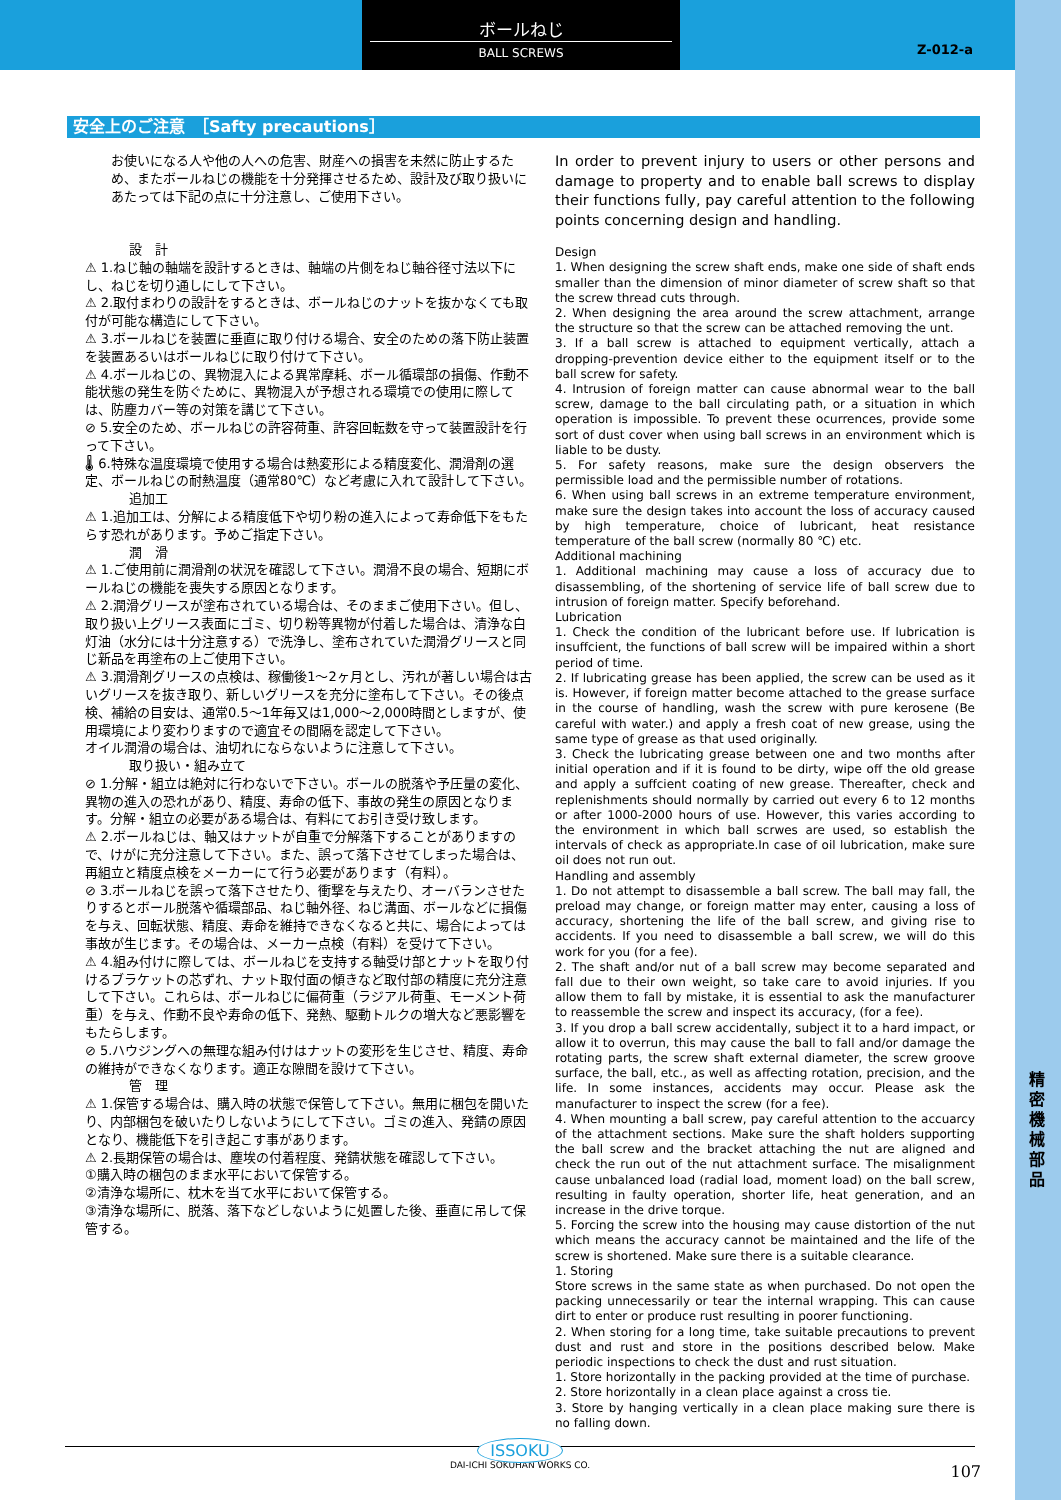ボールねじ
BALL SCREWS
Z-012-a
精密機械部品
安全上のご注意　［Safty precautions］
お使いになる人や他の人への危害、財産への損害を未然に防止するため、またボールねじの機能を十分発揮させるため、設計及び取り扱いにあたっては下記の点に十分注意し、ご使用下さい。
設　計
⚠ 1.ねじ軸の軸端を設計するときは、軸端の片側をねじ軸谷径寸法以下にし、ねじを切り通しにして下さい。
⚠ 2.取付まわりの設計をするときは、ボールねじのナットを抜かなくても取付が可能な構造にして下さい。
⚠ 3.ボールねじを装置に垂直に取り付ける場合、安全のための落下防止装置を装置あるいはボールねじに取り付けて下さい。
⚠ 4.ボールねじの、異物混入による異常摩耗、ボール循環部の損傷、作動不能状態の発生を防ぐために、異物混入が予想される環境での使用に際しては、防塵カバー等の対策を講じて下さい。
⊘ 5.安全のため、ボールねじの許容荷重、許容回転数を守って装置設計を行って下さい。
🌡 6.特殊な温度環境で使用する場合は熱変形による精度変化、潤滑剤の選定、ボールねじの耐熱温度（通常80℃）など考慮に入れて設計して下さい。
追加工
⚠ 1.追加工は、分解による精度低下や切り粉の進入によって寿命低下をもたらす恐れがあります。予めご指定下さい。
潤　滑
⚠ 1.ご使用前に潤滑剤の状況を確認して下さい。潤滑不良の場合、短期にボールねじの機能を喪失する原因となります。
⚠ 2.潤滑グリースが塗布されている場合は、そのままご使用下さい。但し、取り扱い上グリース表面にゴミ、切り粉等異物が付着した場合は、清浄な白灯油（水分には十分注意する）で洗浄し、塗布されていた潤滑グリースと同じ新品を再塗布の上ご使用下さい。
⚠ 3.潤滑剤グリースの点検は、稼働後1～2ヶ月とし、汚れが著しい場合は古いグリースを抜き取り、新しいグリースを充分に塗布して下さい。その後点検、補給の目安は、通常0.5～1年毎又は1,000～2,000時間としますが、使用環境により変わりますので適宜その間隔を認定して下さい。
オイル潤滑の場合は、油切れにならないように注意して下さい。
取り扱い・組み立て
⊘ 1.分解・組立は絶対に行わないで下さい。ボールの脱落や予圧量の変化、異物の進入の恐れがあり、精度、寿命の低下、事故の発生の原因となります。分解・組立の必要がある場合は、有料にてお引き受け致します。
⚠ 2.ボールねじは、軸又はナットが自重で分解落下することがありますので、けがに充分注意して下さい。また、誤って落下させてしまった場合は、再組立と精度点検をメーカーにて行う必要があります（有料）。
⊘ 3.ボールねじを誤って落下させたり、衝撃を与えたり、オーバランさせたりするとボール脱落や循環部品、ねじ軸外径、ねじ溝面、ボールなどに損傷を与え、回転状態、精度、寿命を維持できなくなると共に、場合によっては事故が生じます。その場合は、メーカー点検（有料）を受けて下さい。
⚠ 4.組み付けに際しては、ボールねじを支持する軸受け部とナットを取り付けるブラケットの芯ずれ、ナット取付面の傾きなど取付部の精度に充分注意して下さい。これらは、ボールねじに偏荷重（ラジアル荷重、モーメント荷重）を与え、作動不良や寿命の低下、発熱、駆動トルクの増大など悪影響をもたらします。
⊘ 5.ハウジングへの無理な組み付けはナットの変形を生じさせ、精度、寿命の維持ができなくなります。適正な隙間を設けて下さい。
管　理
⚠ 1.保管する場合は、購入時の状態で保管して下さい。無用に梱包を開いたり、内部梱包を破いたりしないようにして下さい。ゴミの進入、発錆の原因となり、機能低下を引き起こす事があります。
⚠ 2.長期保管の場合は、塵埃の付着程度、発錆状態を確認して下さい。
①購入時の梱包のまま水平において保管する。
②清浄な場所に、枕木を当て水平において保管する。
③清浄な場所に、脱落、落下などしないように処置した後、垂直に吊して保管する。
In order to prevent injury to users or other persons and damage to property and to enable ball screws to display their functions fully, pay careful attention to the following points concerning design and handling.
Design
1. When designing the screw shaft ends, make one side of shaft ends smaller than the dimension of minor diameter of screw shaft so that the screw thread cuts through.
2. When designing the area around the screw attachment, arrange the structure so that the screw can be attached removing the unt.
3. If a ball screw is attached to equipment vertically, attach a dropping-prevention device either to the equipment itself or to the ball screw for safety.
4. Intrusion of foreign matter can cause abnormal wear to the ball screw, damage to the ball circulating path, or a situation in which operation is impossible. To prevent these ocurrences, provide some sort of dust cover when using ball screws in an environment which is liable to be dusty.
5. For safety reasons, make sure the design observers the permissible load and the permissible number of rotations.
6. When using ball screws in an extreme temperature environment, make sure the design takes into account the loss of accuracy caused by high temperature, choice of lubricant, heat resistance temperature of the ball screw (normally 80 ℃) etc.
Additional machining
1. Additional machining may cause a loss of accuracy due to disassembling, of the shortening of service life of ball screw due to intrusion of foreign matter. Specify beforehand.
Lubrication
1. Check the condition of the lubricant before use. If lubrication is insuffcient, the functions of ball screw will be impaired within a short period of time.
2. If lubricating grease has been applied, the screw can be used as it is. However, if foreign matter become attached to the grease surface in the course of handling, wash the screw with pure kerosene (Be careful with water.) and apply a fresh coat of new grease, using the same type of grease as that used originally.
3. Check the lubricating grease between one and two months after initial operation and if it is found to be dirty, wipe off the old grease and apply a suffcient coating of new grease. Thereafter, check and replenishments should normally by carried out every 6 to 12 months or after 1000-2000 hours of use. However, this varies according to the environment in which ball scrwes are used, so establish the intervals of check as appropriate.In case of oil lubrication, make sure oil does not run out.
Handling and assembly
1. Do not attempt to disassemble a ball screw. The ball may fall, the preload may change, or foreign matter may enter, causing a loss of accuracy, shortening the life of the ball screw, and giving rise to accidents. If you need to disassemble a ball screw, we will do this work for you (for a fee).
2. The shaft and/or nut of a ball screw may become separated and fall due to their own weight, so take care to avoid injuries. If you allow them to fall by mistake, it is essential to ask the manufacturer to reassemble the screw and inspect its accuracy, (for a fee).
3. If you drop a ball screw accidentally, subject it to a hard impact, or allow it to overrun, this may cause the ball to fall and/or damage the rotating parts, the screw shaft external diameter, the screw groove surface, the ball, etc., as well as affecting rotation, precision, and the life. In some instances, accidents may occur. Please ask the manufacturer to inspect the screw (for a fee).
4. When mounting a ball screw, pay careful attention to the accuarcy of the attachment sections. Make sure the shaft holders supporting the ball screw and the bracket attaching the nut are aligned and check the run out of the nut attachment surface. The misalignment cause unbalanced load (radial load, moment load) on the ball screw, resulting in faulty operation, shorter life, heat generation, and an increase in the drive torque.
5. Forcing the screw into the housing may cause distortion of the nut which means the accuracy cannot be maintained and the life of the screw is shortened. Make sure there is a suitable clearance.
1. Storing
Store screws in the same state as when purchased. Do not open the packing unnecessarily or tear the internal wrapping. This can cause dirt to enter or produce rust resulting in poorer functioning.
2. When storing for a long time, take suitable precautions to prevent dust and rust and store in the positions described below. Make periodic inspections to check the dust and rust situation.
1. Store horizontally in the packing provided at the time of purchase.
2. Store horizontally in a clean place against a cross tie.
3. Store by hanging vertically in a clean place making sure there is no falling down.
ISSOKU
DAI-ICHI SOKUHAN WORKS CO.
107